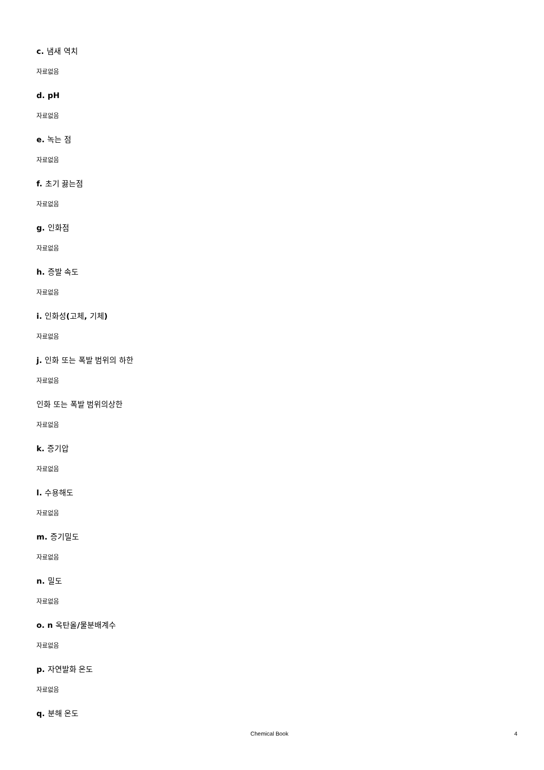c. 냄새 역치
자료없음
d. pH
자료없음
e. 녹는 점
자료없음
f. 초기 끓는점
자료없음
g. 인화점
자료없음
h. 증발 속도
자료없음
i. 인화성(고체, 기체)
자료없음
j. 인화 또는 폭발 범위의 하한
자료없음
인화 또는 폭발 범위의상한
자료없음
k. 증기압
자료없음
l. 수용해도
자료없음
m. 증기밀도
자료없음
n. 밀도
자료없음
o. n 옥탄올/물분배계수
자료없음
p. 자연발화 온도
자료없음
q. 분해 온도
Chemical Book 4